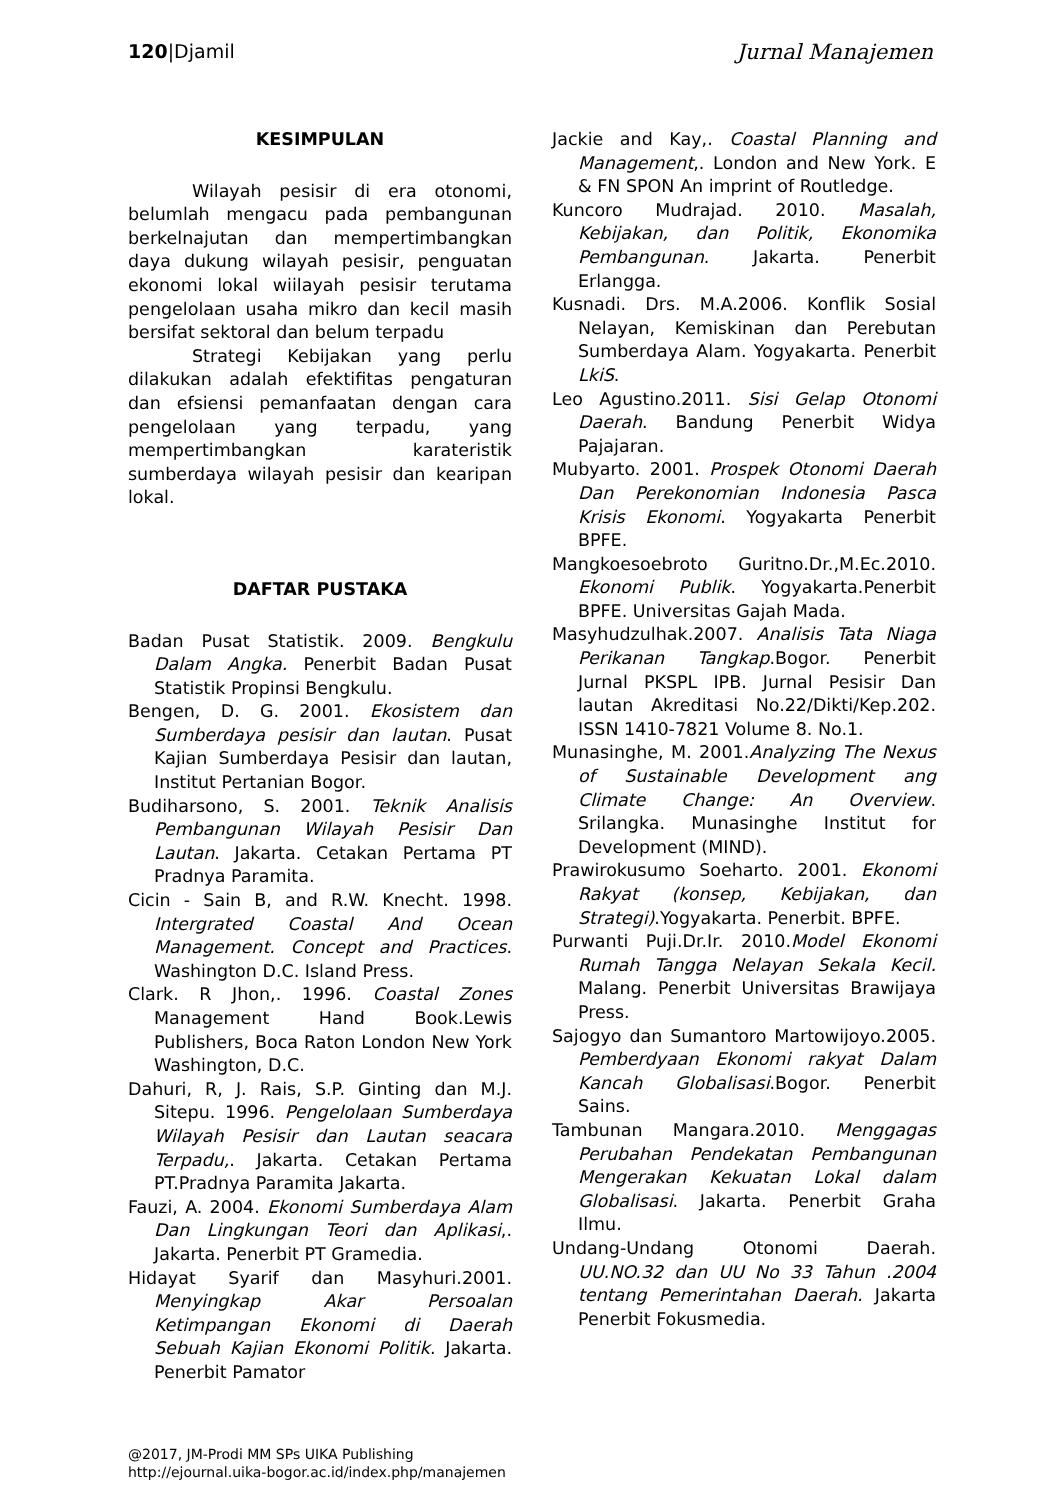120|Djamil Jurnal Manajemen
KESIMPULAN
Wilayah pesisir di era otonomi, belumlah mengacu pada pembangunan berkelnajutan dan mempertimbangkan daya dukung wilayah pesisir, penguatan ekonomi lokal wiilayah pesisir terutama pengelolaan usaha mikro dan kecil masih bersifat sektoral dan belum terpadu
Strategi Kebijakan yang perlu dilakukan adalah efektifitas pengaturan dan efsiensi pemanfaatan dengan cara pengelolaan yang terpadu, yang mempertimbangkan karateristik sumberdaya wilayah pesisir dan kearipan lokal.
DAFTAR PUSTAKA
Badan Pusat Statistik. 2009. Bengkulu Dalam Angka. Penerbit Badan Pusat Statistik Propinsi Bengkulu.
Bengen, D. G. 2001. Ekosistem dan Sumberdaya pesisir dan lautan. Pusat Kajian Sumberdaya Pesisir dan lautan, Institut Pertanian Bogor.
Budiharsono, S. 2001. Teknik Analisis Pembangunan Wilayah Pesisir Dan Lautan. Jakarta. Cetakan Pertama PT Pradnya Paramita.
Cicin - Sain B, and R.W. Knecht. 1998. Intergrated Coastal And Ocean Management. Concept and Practices. Washington D.C. Island Press.
Clark. R Jhon,. 1996. Coastal Zones Management Hand Book.Lewis Publishers, Boca Raton London New York Washington, D.C.
Dahuri, R, J. Rais, S.P. Ginting dan M.J. Sitepu. 1996. Pengelolaan Sumberdaya Wilayah Pesisir dan Lautan seacara Terpadu,. Jakarta. Cetakan Pertama PT.Pradnya Paramita Jakarta.
Fauzi, A. 2004. Ekonomi Sumberdaya Alam Dan Lingkungan Teori dan Aplikasi,. Jakarta. Penerbit PT Gramedia.
Hidayat Syarif dan Masyhuri.2001. Menyingkap Akar Persoalan Ketimpangan Ekonomi di Daerah Sebuah Kajian Ekonomi Politik. Jakarta. Penerbit Pamator
Jackie and Kay,. Coastal Planning and Management,. London and New York. E & FN SPON An imprint of Routledge.
Kuncoro Mudrajad. 2010. Masalah, Kebijakan, dan Politik, Ekonomika Pembangunan. Jakarta. Penerbit Erlangga.
Kusnadi. Drs. M.A.2006. Konflik Sosial Nelayan, Kemiskinan dan Perebutan Sumberdaya Alam. Yogyakarta. Penerbit LkiS.
Leo Agustino.2011. Sisi Gelap Otonomi Daerah. Bandung Penerbit Widya Pajajaran.
Mubyarto. 2001. Prospek Otonomi Daerah Dan Perekonomian Indonesia Pasca Krisis Ekonomi. Yogyakarta Penerbit BPFE.
Mangkoesoebroto Guritno.Dr.,M.Ec.2010. Ekonomi Publik. Yogyakarta.Penerbit BPFE. Universitas Gajah Mada.
Masyhudzulhak.2007. Analisis Tata Niaga Perikanan Tangkap.Bogor. Penerbit Jurnal PKSPL IPB. Jurnal Pesisir Dan lautan Akreditasi No.22/Dikti/Kep.202. ISSN 1410-7821 Volume 8. No.1.
Munasinghe, M. 2001.Analyzing The Nexus of Sustainable Development ang Climate Change: An Overview. Srilangka. Munasinghe Institut for Development (MIND).
Prawirokusumo Soeharto. 2001. Ekonomi Rakyat (konsep, Kebijakan, dan Strategi).Yogyakarta. Penerbit. BPFE.
Purwanti Puji.Dr.Ir. 2010.Model Ekonomi Rumah Tangga Nelayan Sekala Kecil. Malang. Penerbit Universitas Brawijaya Press.
Sajogyo dan Sumantoro Martowijoyo.2005. Pemberdyaan Ekonomi rakyat Dalam Kancah Globalisasi.Bogor. Penerbit Sains.
Tambunan Mangara.2010. Menggagas Perubahan Pendekatan Pembangunan Mengerakan Kekuatan Lokal dalam Globalisasi. Jakarta. Penerbit Graha Ilmu.
Undang-Undang Otonomi Daerah. UU.NO.32 dan UU No 33 Tahun .2004 tentang Pemerintahan Daerah. Jakarta Penerbit Fokusmedia.
@2017, JM-Prodi MM SPs UIKA Publishing
http://ejournal.uika-bogor.ac.id/index.php/manajemen